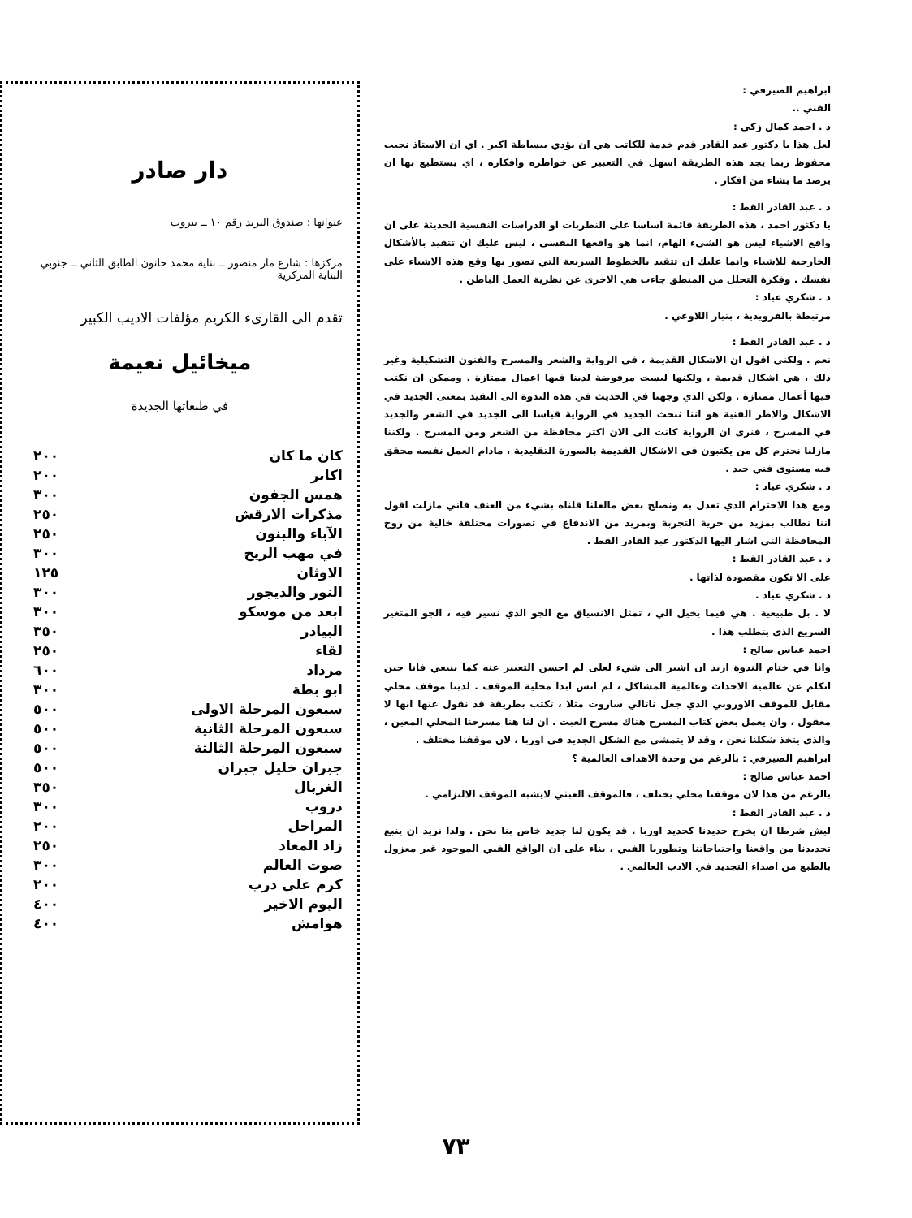ابراهيم الصيرفي :
الفني ..
د . احمد كمال زكي :
لعل هذا يا دكتور عبد القادر قدم خدمة للكاتب هي ان يؤدي ببساطة اكبر . اي ان الاستاذ نجيب محفوظ ربما يجد هذه الطريقة اسهل في التعبير عن خواطره وافكاره ، اي يستطيع بها ان يرصد ما يشاء من افكار .
د . عبد القادر القط :
يا دكتور احمد ، هذه الطريقة قائمة اساسا على النظريات او الدراسات النفسية الحديثة على ان واقع الاشياء ليس هو الشيء الهام، انما هو واقعها النفسي ، ليس عليك ان تتقيد بالأشكال الخارجية للاشياء وانما عليك ان تتقيد بالخطوط السريعة التي تصور بها وقع هذه الاشياء على نفسك . وفكرة التحلل من المنطق جاءت هي الاخرى عن نظرية العمل الباطن .
د . شكري عياد :
مرتبطة بالفرويدية ، بتيار اللاوعي .
د . عبد القادر القط :
نعم . ولكني اقول ان الاشكال القديمة ، في الرواية والشعر والمسرح والفنون التشكيلية وغير ذلك ، هي اشكال قديمة ، ولكنها ليست مرفوضة لدينا فيها اعمال ممتازة . وممكن ان نكتب فيها أعمال ممتازة . ولكن الذي وجهنا في الحديث في هذه الندوة الى التقيد بمعنى الجديد في الاشكال والاطر الفنية هو اننا نبحث الجديد في الرواية قياسا الى الجديد في الشعر والجديد في المسرح ، فنرى ان الرواية كانت الى الان اكثر محافظة من الشعر ومن المسرح . ولكننا مازلنا نحترم كل من يكتبون في الاشكال القديمة بالصورة التقليدية ، مادام العمل نفسه محقق فيه مستوى فني جيد .
د . شكري عياد :
ومع هذا الاحترام الذي تعدل به ونصلح بعض مالعلنا قلناه بشيء من العنف فاني مازلت اقول اننا نطالب بمزيد من حرية التجربة وبمزيد من الاندفاع في تصورات مختلفة خالية من روح المحافظة التي اشار اليها الدكتور عبد القادر القط .
د . عبد القادر القط :
على الا تكون مقصودة لذاتها .
د . شكري عياد .
لا . بل طبيعية . هي فيما يخيل الي ، تمثل الانسياق مع الجو الذي نسير فيه ، الجو المتغير السريع الذي يتطلب هذا .
احمد عباس صالح :
وانا في ختام الندوة اريد ان اشير الى شيء لعلى لم احسن التعبير عنه كما ينبغي فانا حين اتكلم عن عالمية الاحداث وعالمية المشاكل ، لم انس ابدا محلية الموقف . لدينا موقف محلي مقابل للموقف الاوروبي الذي جعل ناتالي ساروت مثلا ، تكتب بطريقة قد نقول عنها انها لا معقول ، وان يعمل بعض كتاب المسرح هناك مسرح العبث . ان لنا هنا مسرحنا المحلي المعين ، والذي يتخذ شكلنا نحن ، وقد لا يتمشى مع الشكل الجديد في اوربا ، لان موقفنا مختلف .
ابراهيم الصيرفي : بالرغم من وحدة الاهداف العالمية ؟
احمد عباس صالح :
بالرغم من هذا لان موقفنا محلي يختلف ، فالموقف العبثي لايشبه الموقف الالتزامي .
د . عبد القادر القط :
ليش شرطا ان يخرج جديدنا كجديد اوربا . قد يكون لنا جديد خاص بنا نحن . ولذا نريد ان ينبع تجديدنا من واقعنا واحتياجاتنا وتطورنا الفني ، بناء على ان الواقع الفني الموجود غير معزول بالطبع من اصداء التجديد في الادب العالمي .
دار صادر
عنوانها : صندوق البريد رقم ١٠ ــ بيروت
مركزها : شارع مار منصور ــ بناية محمد خانون الطابق الثاني ــ جنوبي البناية المركزية
تقدم الى القارىء الكريم مؤلفات الاديب الكبير
ميخائيل نعيمة
في طبعاتها الجديدة
| كان ما كان | ٢٠٠ |
| اكابر | ٢٠٠ |
| همس الجفون | ٣٠٠ |
| مذكرات الارقش | ٢٥٠ |
| الآباء والبنون | ٢٥٠ |
| في مهب الريح | ٣٠٠ |
| الاوثان | ١٢٥ |
| النور والديجور | ٣٠٠ |
| ابعد من موسكو | ٣٠٠ |
| البيادر | ٣٥٠ |
| لقاء | ٢٥٠ |
| مرداد | ٦٠٠ |
| ابو بطة | ٣٠٠ |
| سبعون المرحلة الاولى | ٥٠٠ |
| سبعون المرحلة الثانية | ٥٠٠ |
| سبعون المرحلة الثالثة | ٥٠٠ |
| جبران خليل جبران | ٥٠٠ |
| الغربال | ٣٥٠ |
| دروب | ٣٠٠ |
| المراحل | ٢٠٠ |
| زاد المعاد | ٢٥٠ |
| صوت العالم | ٣٠٠ |
| كرم على درب | ٢٠٠ |
| اليوم الاخير | ٤٠٠ |
| هوامش | ٤٠٠ |
٧٣